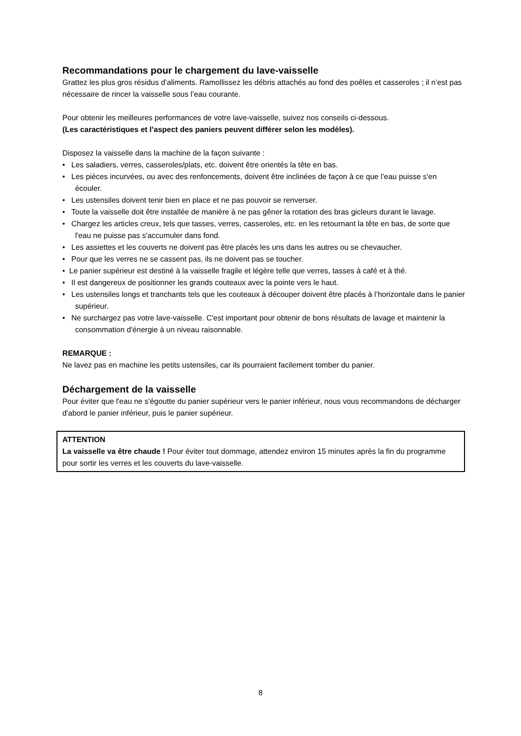Recommandations pour le chargement du lave-vaisselle
Grattez les plus gros résidus d’aliments. Ramollissez les débris attachés au fond des poêles et casseroles ; il n’est pas nécessaire de rincer la vaisselle sous l’eau courante.
Pour obtenir les meilleures performances de votre lave-vaisselle, suivez nos conseils ci-dessous.
(Les caractéristiques et l’aspect des paniers peuvent différer selon les modèles).
Disposez la vaisselle dans la machine de la façon suivante :
• Les saladiers, verres, casseroles/plats, etc. doivent être orientés la tête en bas.
• Les pièces incurvées, ou avec des renfoncements, doivent être inclinées de façon à ce que l’eau puisse s'en écouler.
• Les ustensiles doivent tenir bien en place et ne pas pouvoir se renverser.
• Toute la vaisselle doit être installée de manière à ne pas gêner la rotation des bras gicleurs durant le lavage.
• Chargez les articles creux, tels que tasses, verres, casseroles, etc. en les retournant la tête en bas, de sorte que l'eau ne puisse pas s'accumuler dans fond.
• Les assiettes et les couverts ne doivent pas être placés les uns dans les autres ou se chevaucher.
• Pour que les verres ne se cassent pas, ils ne doivent pas se toucher.
• Le panier supérieur est destiné à la vaisselle fragile et légère telle que verres, tasses à café et à thé.
• Il est dangereux de positionner les grands couteaux avec la pointe vers le haut.
• Les ustensiles longs et tranchants tels que les couteaux à découper doivent être placés à l’horizontale dans le panier supérieur.
• Ne surchargez pas votre lave-vaisselle. C'est important pour obtenir de bons résultats de lavage et maintenir la consommation d'énergie à un niveau raisonnable.
REMARQUE :
Ne lavez pas en machine les petits ustensiles, car ils pourraient facilement tomber du panier.
Déchargement de la vaisselle
Pour éviter que l'eau ne s'égoutte du panier supérieur vers le panier inférieur, nous vous recommandons de décharger d'abord le panier inférieur, puis le panier supérieur.
ATTENTION
La vaisselle va être chaude ! Pour éviter tout dommage, attendez environ 15 minutes après la fin du programme pour sortir les verres et les couverts du lave-vaisselle.
8